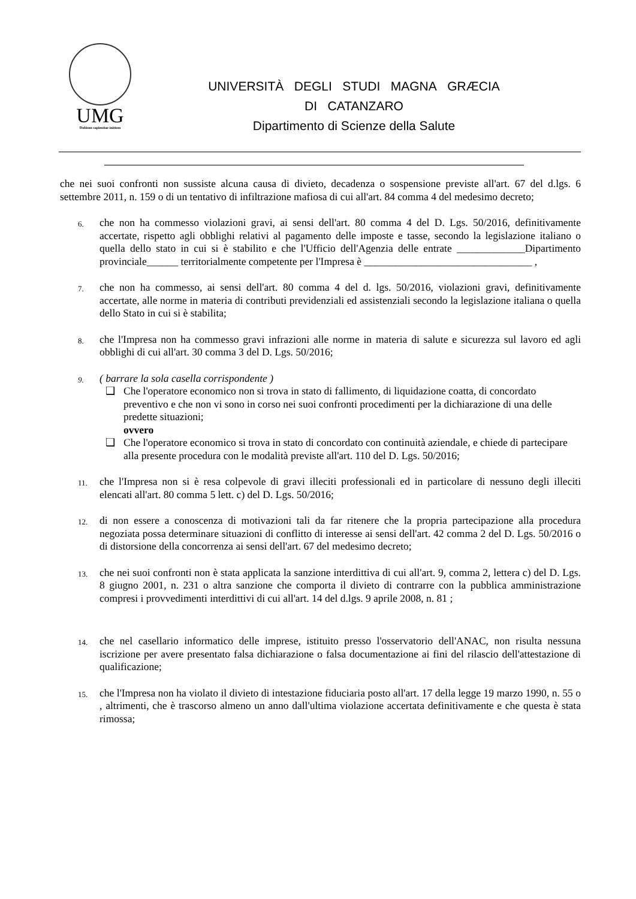UMG
Dubium sapientiae initium
UNIVERSITÀ DEGLI STUDI MAGNA GRÆCIA
DI CATANZARO
Dipartimento di Scienze della Salute
che nei suoi confronti non sussiste alcuna causa di divieto, decadenza o sospensione previste all'art. 67 del d.lgs. 6 settembre 2011, n. 159 o di un tentativo di infiltrazione mafiosa di cui all'art. 84 comma 4 del medesimo decreto;
6.
che non ha commesso violazioni gravi, ai sensi dell'art. 80 comma 4 del D. Lgs. 50/2016, definitivamente accertate, rispetto agli obblighi relativi al pagamento delle imposte e tasse, secondo la legislazione italiano o quella dello stato in cui si è stabilito e che l'Ufficio dell'Agenzia delle entrate _____________Dipartimento provinciale______ territorialmente competente per l'Impresa è ________________________________ ,
7.
che non ha commesso, ai sensi dell'art. 80 comma 4 del d. lgs. 50/2016, violazioni gravi, definitivamente accertate, alle norme in materia di contributi previdenziali ed assistenziali secondo la legislazione italiana o quella dello Stato in cui si è stabilita;
8.
che l'Impresa non ha commesso gravi infrazioni alle norme in materia di salute e sicurezza sul lavoro ed agli obblighi di cui all'art. 30 comma 3 del D. Lgs. 50/2016;
9.
( barrare la sola casella corrispondente )
❑ Che l'operatore economico non si trova in stato di fallimento, di liquidazione coatta, di concordato preventivo e che non vi sono in corso nei suoi confronti procedimenti per la dichiarazione di una delle predette situazioni;
ovvero
❑ Che l'operatore economico si trova in stato di concordato con continuità aziendale, e chiede di partecipare alla presente procedura con le modalità previste all'art. 110 del D. Lgs. 50/2016;
11.
che l'Impresa non si è resa colpevole di gravi illeciti professionali ed in particolare di nessuno degli illeciti elencati all'art. 80 comma 5 lett. c) del D. Lgs. 50/2016;
12.
di non essere a conoscenza di motivazioni tali da far ritenere che la propria partecipazione alla procedura negoziata possa determinare situazioni di conflitto di interesse ai sensi dell'art. 42 comma 2 del D. Lgs. 50/2016 o di distorsione della concorrenza ai sensi dell'art. 67 del medesimo decreto;
13.
che nei suoi confronti non è stata applicata la sanzione interdittiva di cui all'art. 9, comma 2, lettera c) del D. Lgs. 8 giugno 2001, n. 231 o altra sanzione che comporta il divieto di contrarre con la pubblica amministrazione compresi i provvedimenti interdittivi di cui all'art. 14 del d.lgs. 9 aprile 2008, n. 81 ;
14.
che nel casellario informatico delle imprese, istituito presso l'osservatorio dell'ANAC, non risulta nessuna iscrizione per avere presentato falsa dichiarazione o falsa documentazione ai fini del rilascio dell'attestazione di qualificazione;
15.
che l'Impresa non ha violato il divieto di intestazione fiduciaria posto all'art. 17 della legge 19 marzo 1990, n. 55 o , altrimenti, che è trascorso almeno un anno dall'ultima violazione accertata definitivamente e che questa è stata rimossa;